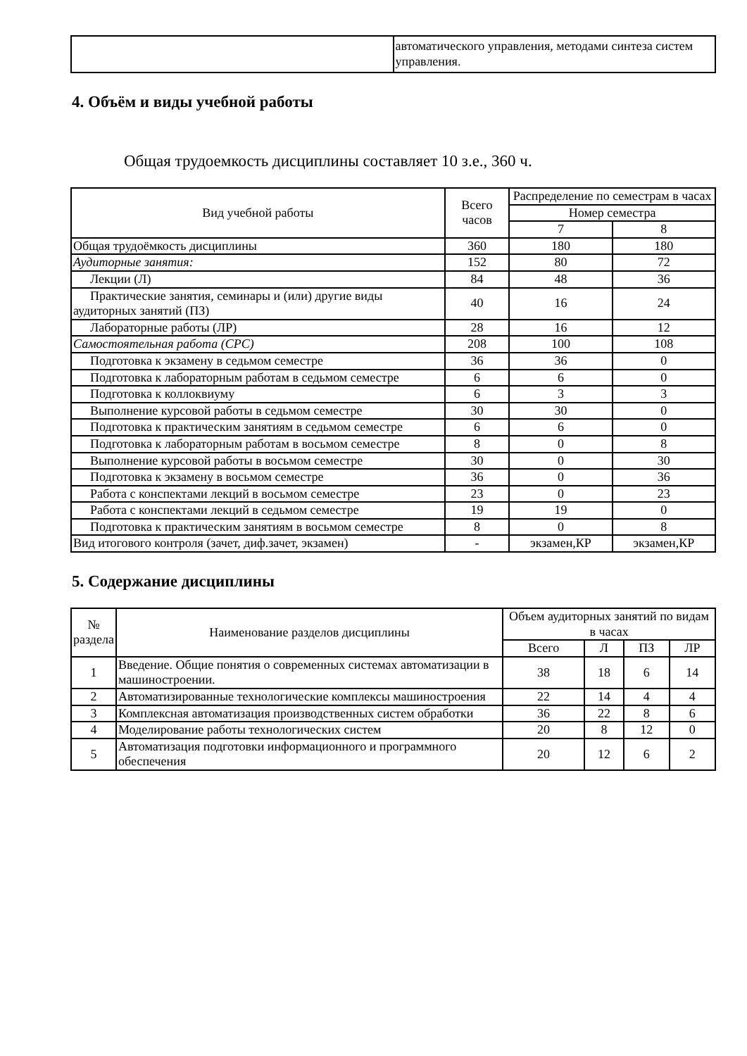| | автоматического управления, методами синтеза систем управления. |
4. Объём и виды учебной работы
Общая трудоемкость дисциплины составляет 10 з.е., 360 ч.
| Вид учебной работы | Всего часов | Распределение по семестрам в часах | |
| --- | --- | --- | --- |
| | | Номер семестра | |
| | | 7 | 8 |
| Общая трудоёмкость дисциплины | 360 | 180 | 180 |
| Аудиторные занятия: | 152 | 80 | 72 |
| Лекции (Л) | 84 | 48 | 36 |
| Практические занятия, семинары и (или) другие виды аудиторных занятий (ПЗ) | 40 | 16 | 24 |
| Лабораторные работы (ЛР) | 28 | 16 | 12 |
| Самостоятельная работа (СРС) | 208 | 100 | 108 |
| Подготовка к экзамену в седьмом семестре | 36 | 36 | 0 |
| Подготовка к лабораторным работам в седьмом семестре | 6 | 6 | 0 |
| Подготовка к коллоквиуму | 6 | 3 | 3 |
| Выполнение курсовой работы в седьмом семестре | 30 | 30 | 0 |
| Подготовка к практическим занятиям в седьмом семестре | 6 | 6 | 0 |
| Подготовка к лабораторным работам в восьмом семестре | 8 | 0 | 8 |
| Выполнение курсовой работы в восьмом семестре | 30 | 0 | 30 |
| Подготовка к экзамену в восьмом семестре | 36 | 0 | 36 |
| Работа с конспектами лекций в восьмом семестре | 23 | 0 | 23 |
| Работа с конспектами лекций в седьмом семестре | 19 | 19 | 0 |
| Подготовка к практическим занятиям в восьмом семестре | 8 | 0 | 8 |
| Вид итогового контроля (зачет, диф.зачет, экзамен) | - | экзамен,КР | экзамен,КР |
5. Содержание дисциплины
| № раздела | Наименование разделов дисциплины | Объем аудиторных занятий по видам в часах | | | |
| --- | --- | --- | --- | --- | --- |
| | | Всего | Л | ПЗ | ЛР |
| 1 | Введение. Общие понятия о современных системах автоматизации в машиностроении. | 38 | 18 | 6 | 14 |
| 2 | Автоматизированные технологические комплексы машиностроения | 22 | 14 | 4 | 4 |
| 3 | Комплексная автоматизация производственных систем обработки | 36 | 22 | 8 | 6 |
| 4 | Моделирование работы технологических систем | 20 | 8 | 12 | 0 |
| 5 | Автоматизация подготовки информационного и программного обеспечения | 20 | 12 | 6 | 2 |